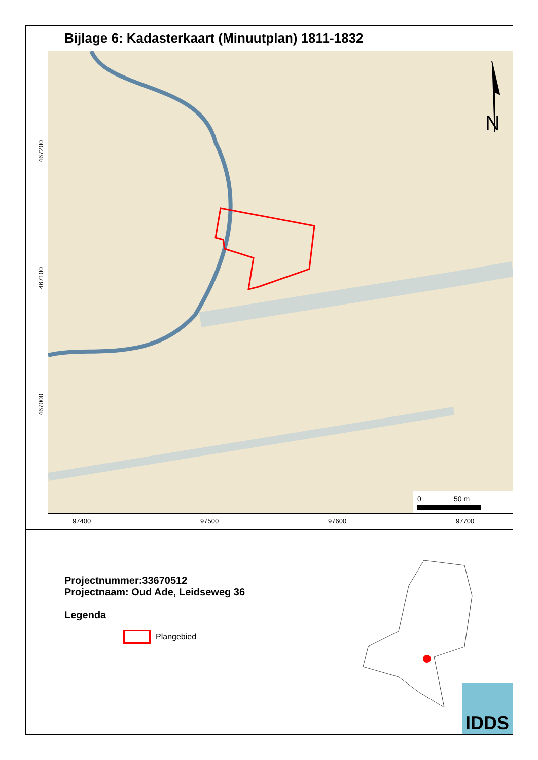Bijlage 6: Kadasterkaart (Minuutplan) 1811-1832
N
0
50 m
467200
467100
467000
97400 97500 97600 97700
Projectnummer:33670512
Projectnaam: Oud Ade, Leidseweg 36
Legenda
Plangebied
IDDS